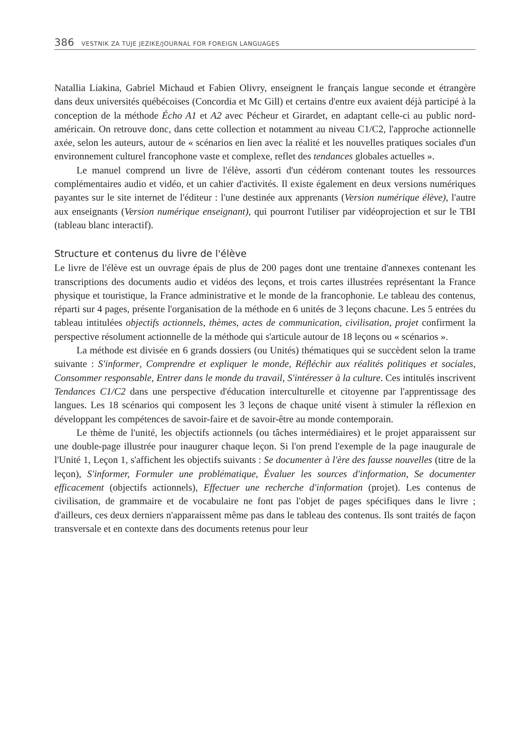386 VESTNIK ZA TUJE JEZIKE/JOURNAL FOR FOREIGN LANGUAGES
Natallia Liakina, Gabriel Michaud et Fabien Olivry, enseignent le français langue seconde et étrangère dans deux universités québécoises (Concordia et Mc Gill) et certains d'entre eux avaient déjà participé à la conception de la méthode Écho A1 et A2 avec Pécheur et Girardet, en adaptant celle-ci au public nord-américain. On retrouve donc, dans cette collection et notamment au niveau C1/C2, l'approche actionnelle axée, selon les auteurs, autour de « scénarios en lien avec la réalité et les nouvelles pratiques sociales d'un environnement culturel francophone vaste et complexe, reflet des tendances globales actuelles ».
Le manuel comprend un livre de l'élève, assorti d'un cédérom contenant toutes les ressources complémentaires audio et vidéo, et un cahier d'activités. Il existe également en deux versions numériques payantes sur le site internet de l'éditeur : l'une destinée aux apprenants (Version numérique élève), l'autre aux enseignants (Version numérique enseignant), qui pourront l'utiliser par vidéoprojection et sur le TBI (tableau blanc interactif).
Structure et contenus du livre de l'élève
Le livre de l'élève est un ouvrage épais de plus de 200 pages dont une trentaine d'annexes contenant les transcriptions des documents audio et vidéos des leçons, et trois cartes illustrées représentant la France physique et touristique, la France administrative et le monde de la francophonie. Le tableau des contenus, réparti sur 4 pages, présente l'organisation de la méthode en 6 unités de 3 leçons chacune. Les 5 entrées du tableau intitulées objectifs actionnels, thèmes, actes de communication, civilisation, projet confirment la perspective résolument actionnelle de la méthode qui s'articule autour de 18 leçons ou « scénarios ».
La méthode est divisée en 6 grands dossiers (ou Unités) thématiques qui se succèdent selon la trame suivante : S'informer, Comprendre et expliquer le monde, Réfléchir aux réalités politiques et sociales, Consommer responsable, Entrer dans le monde du travail, S'intéresser à la culture. Ces intitulés inscrivent Tendances C1/C2 dans une perspective d'éducation interculturelle et citoyenne par l'apprentissage des langues. Les 18 scénarios qui composent les 3 leçons de chaque unité visent à stimuler la réflexion en développant les compétences de savoir-faire et de savoir-être au monde contemporain.
Le thème de l'unité, les objectifs actionnels (ou tâches intermédiaires) et le projet apparaissent sur une double-page illustrée pour inaugurer chaque leçon. Si l'on prend l'exemple de la page inaugurale de l'Unité 1, Leçon 1, s'affichent les objectifs suivants : Se documenter à l'ère des fausse nouvelles (titre de la leçon), S'informer, Formuler une problématique, Évaluer les sources d'information, Se documenter efficacement (objectifs actionnels), Effectuer une recherche d'information (projet). Les contenus de civilisation, de grammaire et de vocabulaire ne font pas l'objet de pages spécifiques dans le livre ; d'ailleurs, ces deux derniers n'apparaissent même pas dans le tableau des contenus. Ils sont traités de façon transversale et en contexte dans des documents retenus pour leur